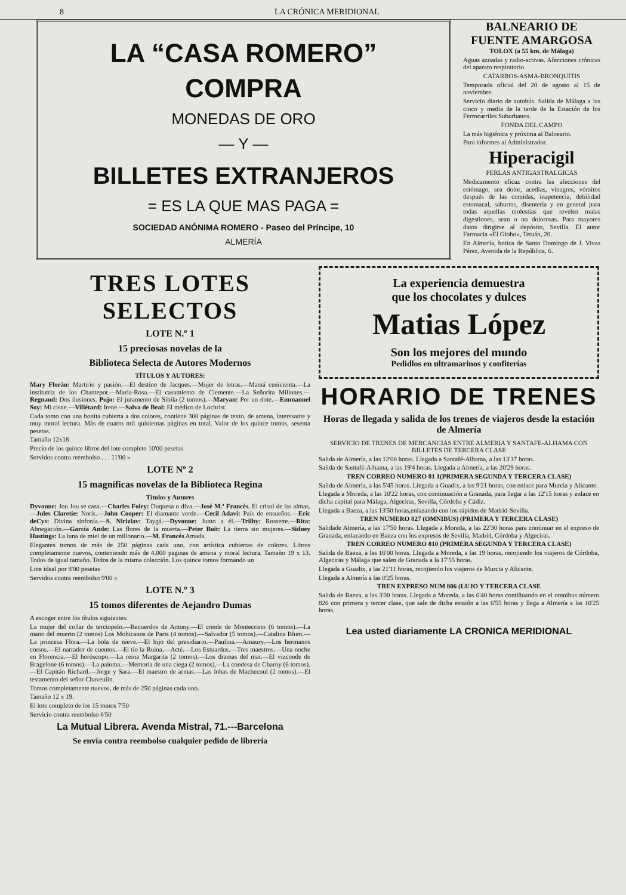8 LA CRÓNICA MERIDIONAL
LA “CASA ROMERO”
COMPRA
MONEDAS DE ORO
— Y —
BILLETES EXTRANJEROS
= ES LA QUE MAS PAGA =
SOCIEDAD ANÓNIMA ROMERO - Paseo del Príncipe, 10
ALMERÍA
BALNEARIO DE FUENTE AMARGOSA
TOLOX (a 55 km. de Málaga)
Aguas azoadas y radio-activas. Afecciones crónicas del aparato respiratorio.
CATARROS-ASMA-BRONQUITIS
Temporada oficial del 20 de agosto al 15 de noviembre.
Servicio diario de autobús. Salida de Málaga a las cinco y media de la tarde de la Estación de los Ferrocarriles Suburbanos.
FONDA DEL CAMPO
La más higiénica y próxima al Balneario.
Para informes al Administrador.
Hiperacigil
PERLAS ANTIGASTRALGICAS
Medicamento eficaz contra las afecciones del estómago, sea dolor, acedias, vinagres, vómitos después de las comidas, inapetencia, debilidad estomacal, saburras, disentería y en general para todas aquellas molestias que revelen malas digestiones, sean o no dolorosas. Para mayores datos dirigirse al depósito, Sevilla. El autor Farmacia «El Globo», Tetuán, 20.
En Almería, botica de Santo Domingo de J. Vivas Pérez, Avenida de la República, 6.
TRES LOTES SELECTOS
LOTE N.º 1
15 preciosas novelas de la
Biblioteca Selecta de Autores Modernos
TÍTULOS Y AUTORES:
Mary Florán: Martirio y pasión.—El destino de Jacques.—Mujer de letras.—Mamá cenicienta.—La institutriz de los Chantepot.—María-Rosa.—El casamiento de Clemente.—La Señorita Millones.—Regnaud: Dos ilusiones. Pujo: El juramento de Sibila (2 tomos).—Maryan: Por un dote.—Emmanuel Soy: Mi cisne.—Villétard: Irene.—Salva de Beal: El médico de Lochrist.
Cada tomo con una bonita cubierta a dos colores, contiene 300 páginas de texto, de amena, interesante y muy moral lectura. Más de cuatro mil quinientas páginas en total. Valor de los quince tomos, sesenta pesetas.
Tamaño 12x18
Precio de los quince libros del lote completo 10'00 pesetas
Servidos contra reembolso . . . 11'00 »
LOTE Nº 2
15 magníficas novelas de la Biblioteca Regina
Títulos y Autores
Dyvonne: Jou Jou se casa.—Charles Foley: Duquesa o diva.—José M.ª Francès. El crisol de las almas.—Jules Claretie: Noris.—John Cooper: El diamante verde.—Cecil Adavi: País de ensueños.—Eric deCys: Divina sinfonía.—S. Nirizlav: Taygá.—Dyvonne: Junto a él.—Trilby: Rossette.—Rita: Abnegación.—García Ande: Las flores de la muerta.—Peter Boit: La tierra sin mujeres.—Sidney Hastings: La luna de miel de un millonario.—M. Francés Amada.
Elegantes tomos de más de 250 páginas cada uno, con artística cubiertas de colores. Libros completamente nuevos, conteniendo más de 4.000 paginas de amena y moral lectura. Tamaño 19 x 13. Todos de igual tamaño. Todos de la misma colección. Los quince tomos formando un
Lote ideal por 8'00 pesetas
Servidos contra reembolso 9'00 «
LOTE N.º 3
15 tomos diferentes de Aejandro Dumas
A escoger entre los títulos siguientes:
La mujer del collar de terciopelo.—Recuerdos de Antony.—El conde de Montecristo (6 tomos).—La mano del muerto (2 tomos) Los Mohicanos de Paris (4 tomos).—Salvador (5 tomos).—Catalina Blum.—La princesa Flora.—La bola de nieve.—El hijo del presidiario.—Paulina.—Amaury.—Los hermanos corsos.—El narrador de cuentos.—El tío la Ruina.—Acté.—Los Estuardos.—Tres maestros.—Una noche en Florencia.—El horóscopo.—La reina Margarita (2 tomos).—Los dramas del mar.—El vizconde de Bragelone (6 tomos).—La paloma.—Memoria de una ciega (2 tomos),—La condesa de Charny (6 tomos).—El Capitán Richard.—Jorge y Sara.—El maestro de armas.—Las lobas de Machecoul (2 tomos).—El testamento del señor Chaveuiin.
Tomos completamente nuevos, de más de 250 páginas cada uno.
Tamaño 12 x 19.
El lote completo de los 15 tomos 7'50
Servicio contra reembolso 8'50
La Mutual Librera. Avenda Mistral, 71.---Barcelona
Se envía contra reembolso cualquier pedido de librería
La experiencia demuestra
que los chocolates y dulces
Matias López
Son los mejores del mundo
Pedidlos en ultramarinos y confiterías
HORARIO DE TRENES
Horas de llegada y salida de los trenes de viajeros desde la estación de Almería
SERVICIO DE TRENES DE MERCANCIAS ENTRE ALMERIA Y SANTAFE-ALHAMA CON BILLETES DE TERCERA CLASE
Salida de Almería, a las 12'00 horas. Llegada a Santafé-Alhama, a las 13'37 horas.
Salida de Santafé-Alhama, a las 19'4 horas. Llegada a Almería, a las 20'29 horas.
TREN CORREO NUMERO 81 1(PRIMERA SEGUNDA Y TERCERA CLASE)
Salida de Almería, a las 5'45 horas. Llegada a Guadix, a las 9'21 horas, con enlace para Murcia y Alicante.
Llegada a Moreda, a las 10'22 horas, con continuación a Granada, para llegar a las 12'15 horas y enlace en dicha capital para Málaga, Algeciras, Sevilla, Córdoba y Cádiz.
Llegada a Baeza, a las 13'50 horas,enlazando con los rápidos de Madrid-Sevilla.
TREN NUMERO 827 (OMNIBUS) (PRIMERA Y TERCERA CLASE)
Salidade Almería, a las 17'50 horas. Llegada a Moreda, a las 22'30 horas para continuar en el expreso de Granada, enlazando en Baeza con los expresos de Sevilla, Madrid, Córdoba y Algeciras.
TREN CORREO NUMERO 810 (PRIMERA SEGUNDA Y TERCERA CLASE)
Salida de Baeza, a las 16'00 horas. Llegada a Moreda, a las 19 horas, recojiendo los viajeros de Córdoba, Algeciras y Málaga que salen de Granada a la 17'55 horas.
Llegada a Guadix, a las 21'11 horas, recojiendo los viajeros de Murcia y Alicante.
Llegada a Almería a las 0'25 horas.
TREN EXPRESO NUM 806 (LUJO Y TERCERA CLASE
Salida de Baeza, a las 3'00 horas. Llegada a Moreda, a las 6'40 horas contiñuando en el omnibus número 826 con primera y tercer clase, que sale de dicha estaión a las 6'55 horas y llega a Almería a las 10'25 horas.
Lea usted diariamente LA CRONICA MERIDIONAL